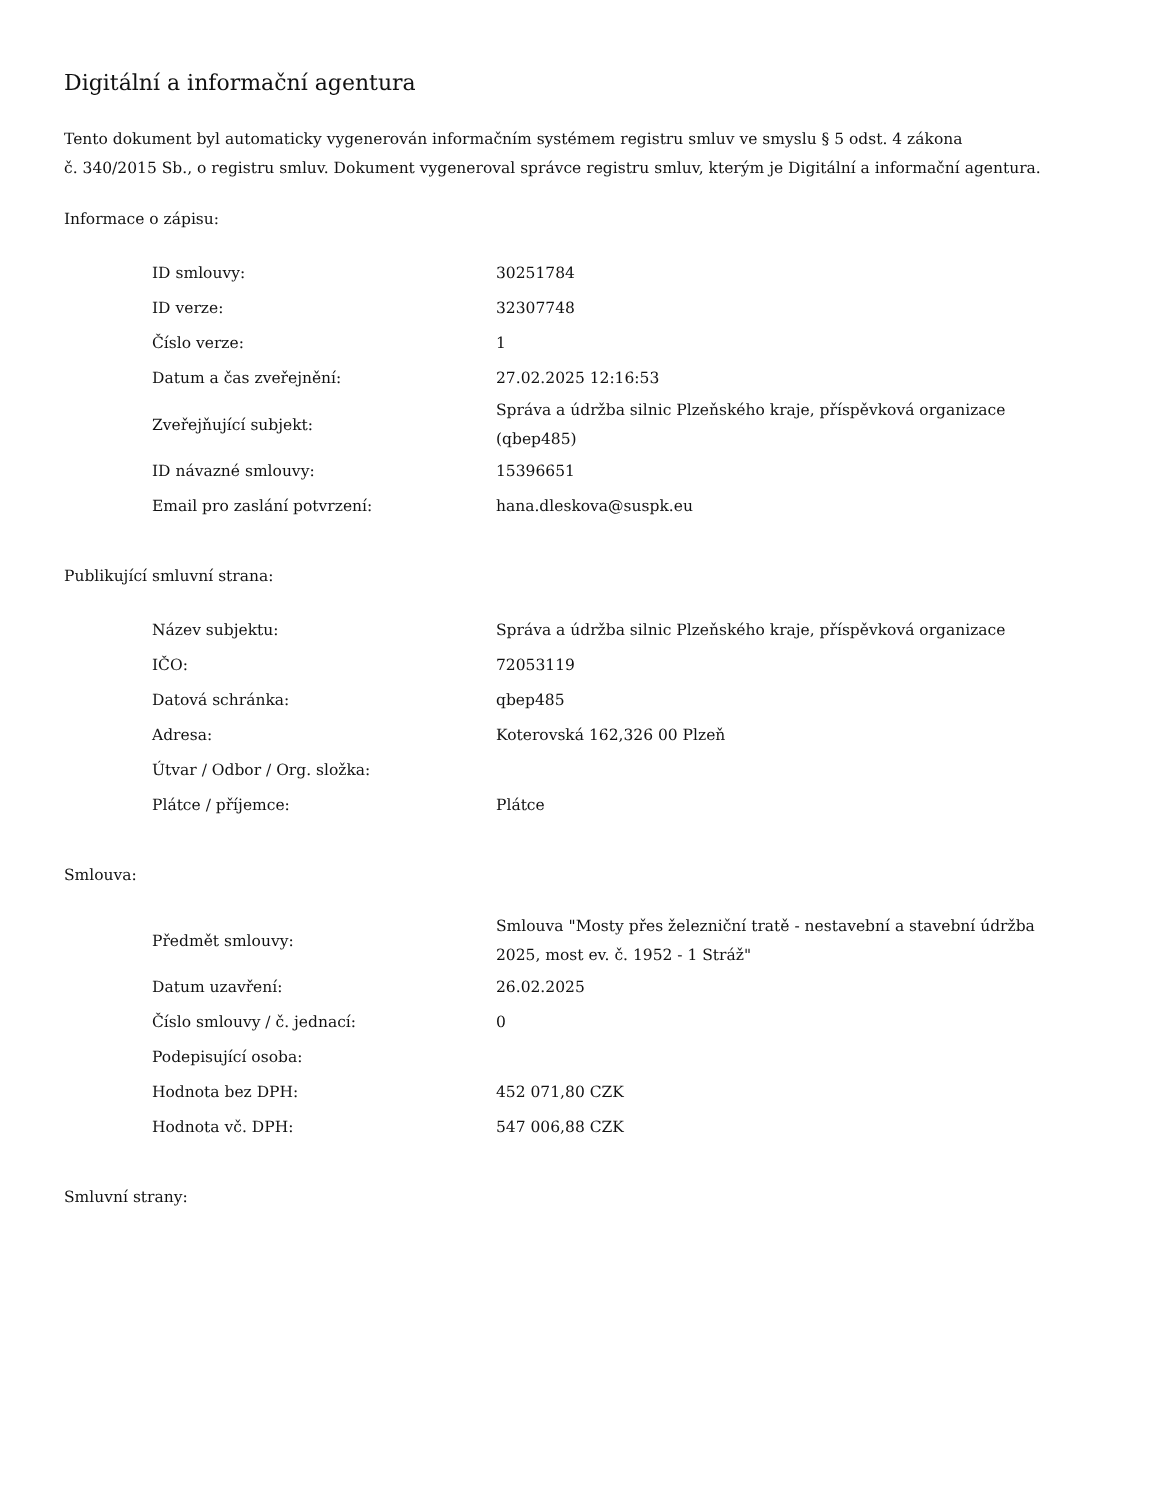Digitální a informační agentura
Tento dokument byl automaticky vygenerován informačním systémem registru smluv ve smyslu § 5 odst. 4 zákona
č. 340/2015 Sb., o registru smluv. Dokument vygeneroval správce registru smluv, kterým je Digitální a informační agentura.
Informace o zápisu:
| ID smlouvy: | 30251784 |
| ID verze: | 32307748 |
| Číslo verze: | 1 |
| Datum a čas zveřejnění: | 27.02.2025 12:16:53 |
| Zveřejňující subjekt: | Správa a údržba silnic Plzeňského kraje, příspěvková organizace (qbep485) |
| ID návazné smlouvy: | 15396651 |
| Email pro zaslání potvrzení: | hana.dleskova@suspk.eu |
Publikující smluvní strana:
| Název subjektu: | Správa a údržba silnic Plzeňského kraje, příspěvková organizace |
| IČO: | 72053119 |
| Datová schránka: | qbep485 |
| Adresa: | Koterovská 162,326 00 Plzeň |
| Útvar / Odbor / Org. složka: | |
| Plátce / příjemce: | Plátce |
Smlouva:
| Předmět smlouvy: | Smlouva "Mosty přes železniční tratě - nestavební a stavební údržba 2025, most ev. č. 1952 - 1 Stráž" |
| Datum uzavření: | 26.02.2025 |
| Číslo smlouvy / č. jednací: | 0 |
| Podepisující osoba: | |
| Hodnota bez DPH: | 452 071,80 CZK |
| Hodnota vč. DPH: | 547 006,88 CZK |
Smluvní strany: